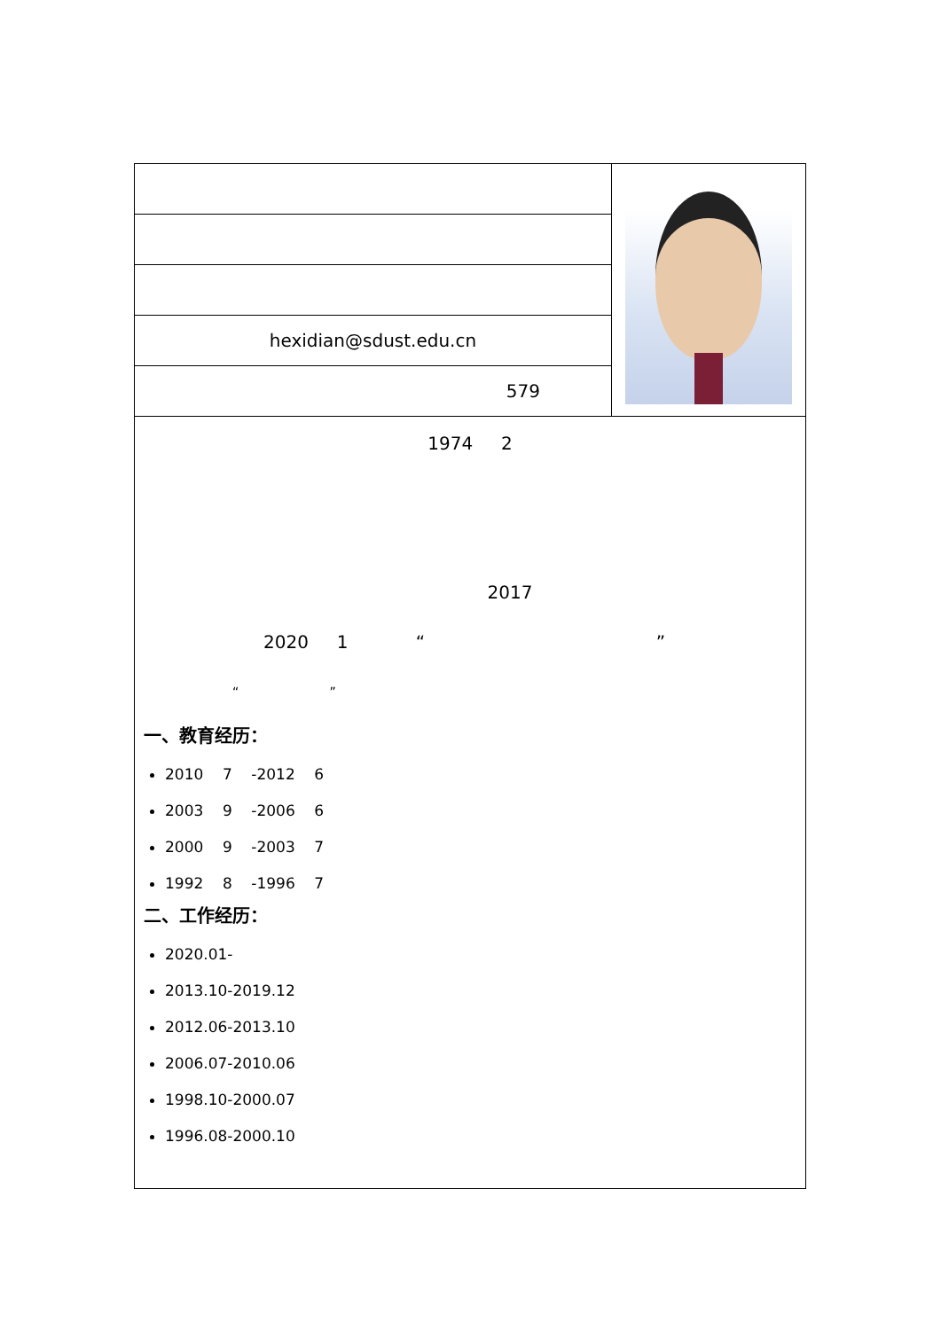| hexidian@sdust.edu.cn | |
| 579 | |
| 1974 2 2017 2020 1 “ ” “ ” 一、教育经历： 2010 7 -2012 6 2003 9 -2006 6 2000 9 -2003 7 1992 8 -1996 7 二、工作经历： 2020.01- 2013.10-2019.12 2012.06-2013.10 2006.07-2010.06 1998.10-2000.07 1996.08-2000.10 | |